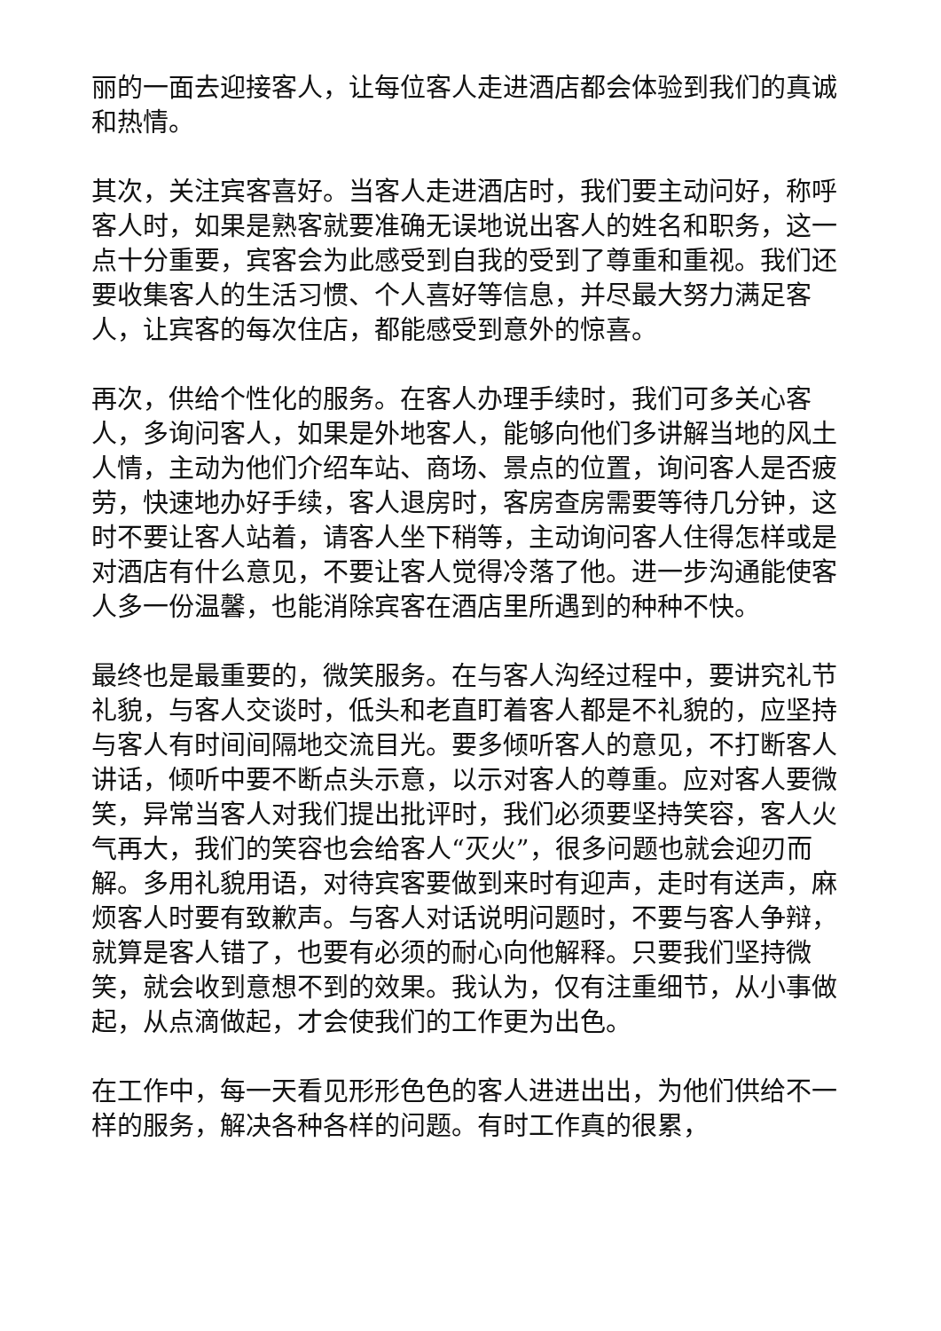丽的一面去迎接客人，让每位客人走进酒店都会体验到我们的真诚和热情。
其次，关注宾客喜好。当客人走进酒店时，我们要主动问好，称呼客人时，如果是熟客就要准确无误地说出客人的姓名和职务，这一点十分重要，宾客会为此感受到自我的受到了尊重和重视。我们还要收集客人的生活习惯、个人喜好等信息，并尽最大努力满足客人，让宾客的每次住店，都能感受到意外的惊喜。
再次，供给个性化的服务。在客人办理手续时，我们可多关心客人，多询问客人，如果是外地客人，能够向他们多讲解当地的风土人情，主动为他们介绍车站、商场、景点的位置，询问客人是否疲劳，快速地办好手续，客人退房时，客房查房需要等待几分钟，这时不要让客人站着，请客人坐下稍等，主动询问客人住得怎样或是对酒店有什么意见，不要让客人觉得冷落了他。进一步沟通能使客人多一份温馨，也能消除宾客在酒店里所遇到的种种不快。
最终也是最重要的，微笑服务。在与客人沟经过程中，要讲究礼节礼貌，与客人交谈时，低头和老直盯着客人都是不礼貌的，应坚持与客人有时间间隔地交流目光。要多倾听客人的意见，不打断客人讲话，倾听中要不断点头示意，以示对客人的尊重。应对客人要微笑，异常当客人对我们提出批评时，我们必须要坚持笑容，客人火气再大，我们的笑容也会给客人“灭火”，很多问题也就会迎刃而解。多用礼貌用语，对待宾客要做到来时有迎声，走时有送声，麻烦客人时要有致歉声。与客人对话说明问题时，不要与客人争辩，就算是客人错了，也要有必须的耐心向他解释。只要我们坚持微笑，就会收到意想不到的效果。我认为，仅有注重细节，从小事做起，从点滴做起，才会使我们的工作更为出色。
在工作中，每一天看见形形色色的客人进进出出，为他们供给不一样的服务，解决各种各样的问题。有时工作真的很累，